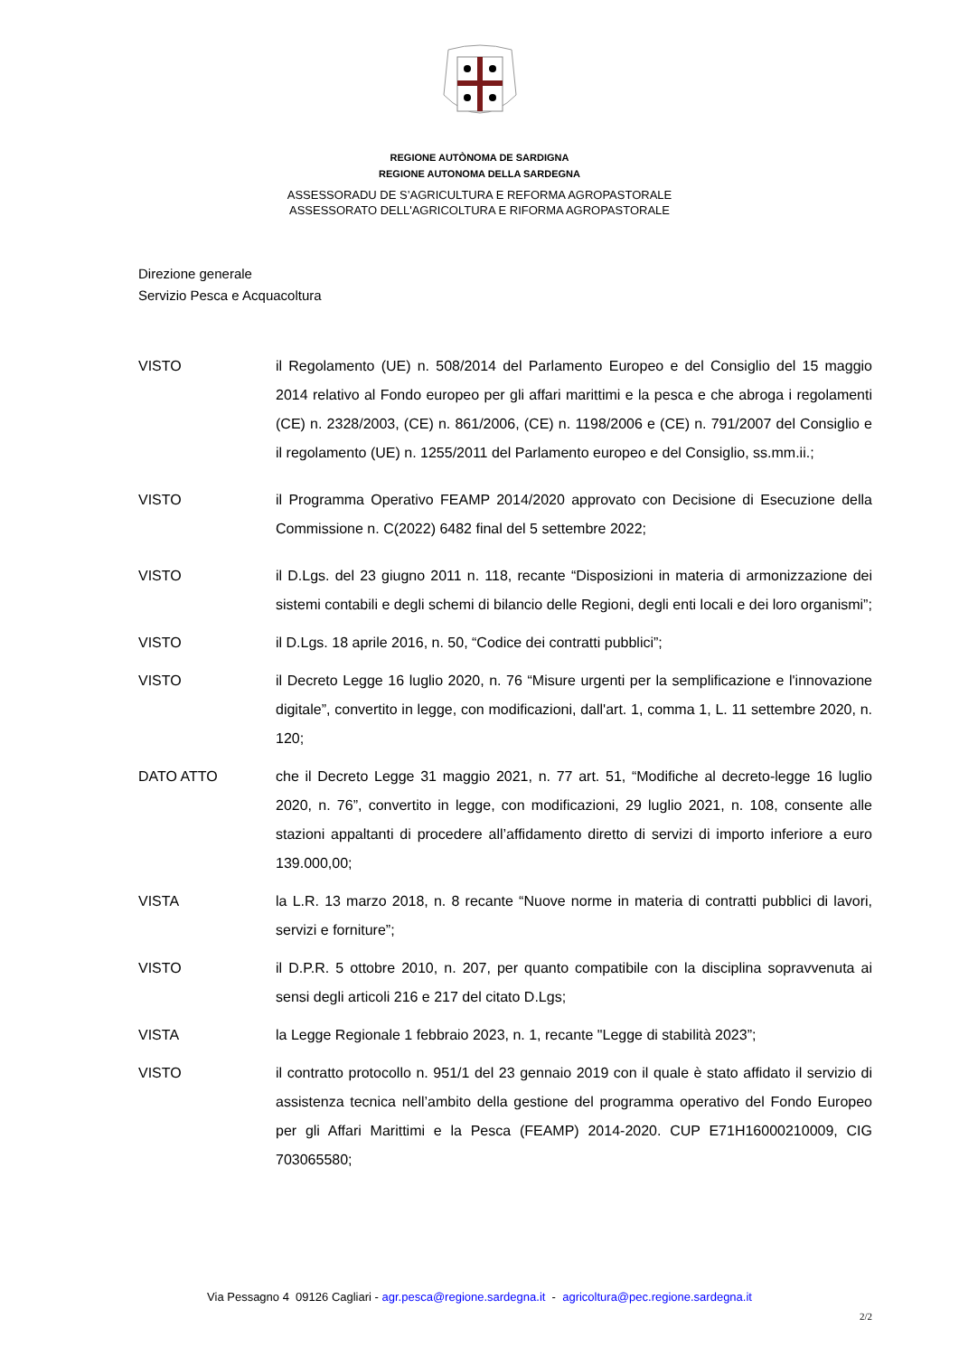REGIONE AUTÒNOMA DE SARDIGNA
REGIONE AUTONOMA DELLA SARDEGNA
ASSESSORADU DE S’AGRICULTURA E REFORMA AGROPASTORALE
ASSESSORATO DELL'AGRICOLTURA E RIFORMA AGROPASTORALE
Direzione generale
Servizio Pesca e Acquacoltura
VISTO il Regolamento (UE) n. 508/2014 del Parlamento Europeo e del Consiglio del 15 maggio 2014 relativo al Fondo europeo per gli affari marittimi e la pesca e che abroga i regolamenti (CE) n. 2328/2003, (CE) n. 861/2006, (CE) n. 1198/2006 e (CE) n. 791/2007 del Consiglio e il regolamento (UE) n. 1255/2011 del Parlamento europeo e del Consiglio, ss.mm.ii.;
VISTO il Programma Operativo FEAMP 2014/2020 approvato con Decisione di Esecuzione della Commissione n. C(2022) 6482 final del 5 settembre 2022;
VISTO il D.Lgs. del 23 giugno 2011 n. 118, recante “Disposizioni in materia di armonizzazione dei sistemi contabili e degli schemi di bilancio delle Regioni, degli enti locali e dei loro organismi”;
VISTO il D.Lgs. 18 aprile 2016, n. 50, “Codice dei contratti pubblici”;
VISTO il Decreto Legge 16 luglio 2020, n. 76 “Misure urgenti per la semplificazione e l'innovazione digitale”, convertito in legge, con modificazioni, dall'art. 1, comma 1, L. 11 settembre 2020, n. 120;
DATO ATTO che il Decreto Legge 31 maggio 2021, n. 77 art. 51, “Modifiche al decreto-legge 16 luglio 2020, n. 76”, convertito in legge, con modificazioni, 29 luglio 2021, n. 108, consente alle stazioni appaltanti di procedere all’affidamento diretto di servizi di importo inferiore a euro 139.000,00;
VISTA la L.R. 13 marzo 2018, n. 8 recante “Nuove norme in materia di contratti pubblici di lavori, servizi e forniture”;
VISTO il D.P.R. 5 ottobre 2010, n. 207, per quanto compatibile con la disciplina sopravvenuta ai sensi degli articoli 216 e 217 del citato D.Lgs;
VISTA la Legge Regionale 1 febbraio 2023, n. 1, recante "Legge di stabilità 2023”;
VISTO il contratto protocollo n. 951/1 del 23 gennaio 2019 con il quale è stato affidato il servizio di assistenza tecnica nell’ambito della gestione del programma operativo del Fondo Europeo per gli Affari Marittimi e la Pesca (FEAMP) 2014-2020. CUP E71H16000210009, CIG 703065580;
Via Pessagno 4 09126 Cagliari - agr.pesca@regione.sardegna.it - agricoltura@pec.regione.sardegna.it
2/2